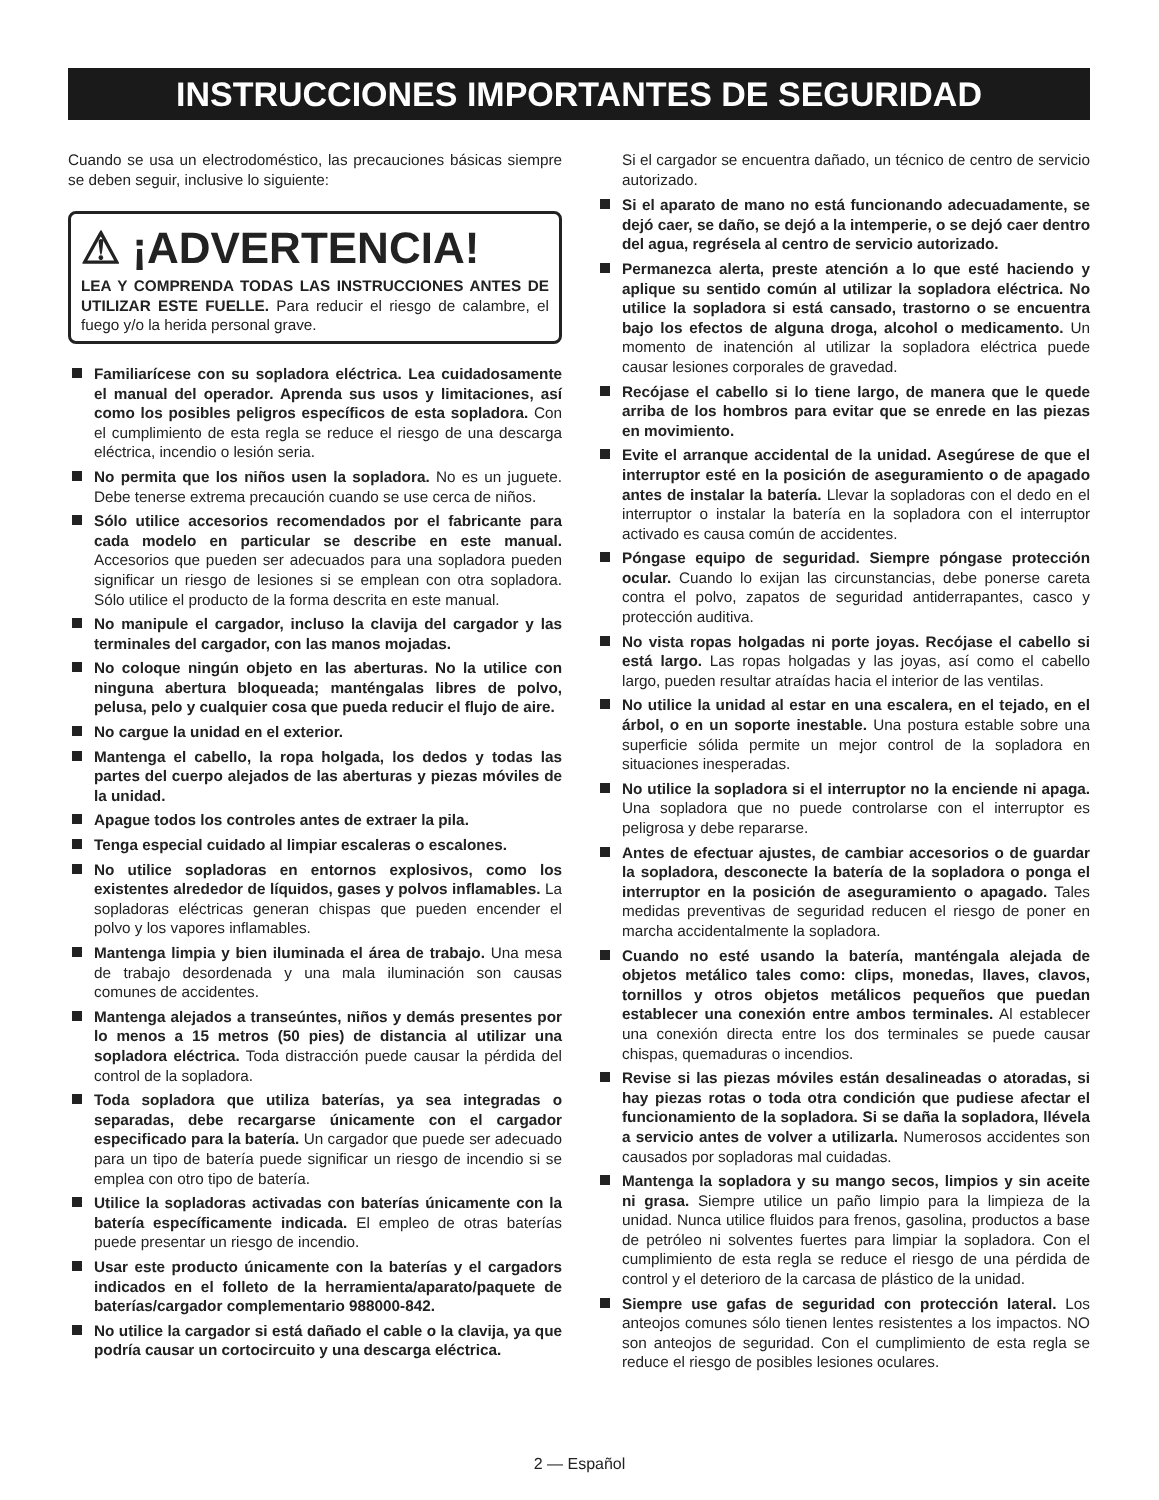INSTRUCCIONES IMPORTANTES DE SEGURIDAD
Cuando se usa un electrodoméstico, las precauciones básicas siempre se deben seguir, inclusive lo siguiente:
⚠ ¡ADVERTENCIA!
LEA Y COMPRENDA TODAS LAS INSTRUCCIONES ANTES DE UTILIZAR ESTE FUELLE. Para reducir el riesgo de calambre, el fuego y/o la herida personal grave.
Familiarícese con su sopladora eléctrica. Lea cuidadosamente el manual del operador. Aprenda sus usos y limitaciones, así como los posibles peligros específicos de esta sopladora. Con el cumplimiento de esta regla se reduce el riesgo de una descarga eléctrica, incendio o lesión seria.
No permita que los niños usen la sopladora. No es un juguete. Debe tenerse extrema precaución cuando se use cerca de niños.
Sólo utilice accesorios recomendados por el fabricante para cada modelo en particular se describe en este manual. Accesorios que pueden ser adecuados para una sopladora pueden significar un riesgo de lesiones si se emplean con otra sopladora. Sólo utilice el producto de la forma descrita en este manual.
No manipule el cargador, incluso la clavija del cargador y las terminales del cargador, con las manos mojadas.
No coloque ningún objeto en las aberturas. No la utilice con ninguna abertura bloqueada; manténgalas libres de polvo, pelusa, pelo y cualquier cosa que pueda reducir el flujo de aire.
No cargue la unidad en el exterior.
Mantenga el cabello, la ropa holgada, los dedos y todas las partes del cuerpo alejados de las aberturas y piezas móviles de la unidad.
Apague todos los controles antes de extraer la pila.
Tenga especial cuidado al limpiar escaleras o escalones.
No utilice sopladoras en entornos explosivos, como los existentes alrededor de líquidos, gases y polvos inflamables. La sopladoras eléctricas generan chispas que pueden encender el polvo y los vapores inflamables.
Mantenga limpia y bien iluminada el área de trabajo. Una mesa de trabajo desordenada y una mala iluminación son causas comunes de accidentes.
Mantenga alejados a transeúntes, niños y demás presentes por lo menos a 15 metros (50 pies) de distancia al utilizar una sopladora eléctrica. Toda distracción puede causar la pérdida del control de la sopladora.
Toda sopladora que utiliza baterías, ya sea integradas o separadas, debe recargarse únicamente con el cargador especificado para la batería. Un cargador que puede ser adecuado para un tipo de batería puede significar un riesgo de incendio si se emplea con otro tipo de batería.
Utilice la sopladoras activadas con baterías únicamente con la batería específicamente indicada. El empleo de otras baterías puede presentar un riesgo de incendio.
Usar este producto únicamente con la baterías y el cargadors indicados en el folleto de la herramienta/aparato/paquete de baterías/cargador complementario 988000-842.
No utilice la cargador si está dañado el cable o la clavija, ya que podría causar un cortocircuito y una descarga eléctrica.
Si el cargador se encuentra dañado, un técnico de centro de servicio autorizado.
Si el aparato de mano no está funcionando adecuadamente, se dejó caer, se daño, se dejó a la intemperie, o se dejó caer dentro del agua, regrésela al centro de servicio autorizado.
Permanezca alerta, preste atención a lo que esté haciendo y aplique su sentido común al utilizar la sopladora eléctrica. No utilice la sopladora si está cansado, trastorno o se encuentra bajo los efectos de alguna droga, alcohol o medicamento. Un momento de inatención al utilizar la sopladora eléctrica puede causar lesiones corporales de gravedad.
Recójase el cabello si lo tiene largo, de manera que le quede arriba de los hombros para evitar que se enrede en las piezas en movimiento.
Evite el arranque accidental de la unidad. Asegúrese de que el interruptor esté en la posición de aseguramiento o de apagado antes de instalar la batería. Llevar la sopladoras con el dedo en el interruptor o instalar la batería en la sopladora con el interruptor activado es causa común de accidentes.
Póngase equipo de seguridad. Siempre póngase protección ocular. Cuando lo exijan las circunstancias, debe ponerse careta contra el polvo, zapatos de seguridad antiderrapantes, casco y protección auditiva.
No vista ropas holgadas ni porte joyas. Recójase el cabello si está largo. Las ropas holgadas y las joyas, así como el cabello largo, pueden resultar atraídas hacia el interior de las ventilas.
No utilice la unidad al estar en una escalera, en el tejado, en el árbol, o en un soporte inestable. Una postura estable sobre una superficie sólida permite un mejor control de la sopladora en situaciones inesperadas.
No utilice la sopladora si el interruptor no la enciende ni apaga. Una sopladora que no puede controlarse con el interruptor es peligrosa y debe repararse.
Antes de efectuar ajustes, de cambiar accesorios o de guardar la sopladora, desconecte la batería de la sopladora o ponga el interruptor en la posición de aseguramiento o apagado. Tales medidas preventivas de seguridad reducen el riesgo de poner en marcha accidentalmente la sopladora.
Cuando no esté usando la batería, manténgala alejada de objetos metálico tales como: clips, monedas, llaves, clavos, tornillos y otros objetos metálicos pequeños que puedan establecer una conexión entre ambos terminales. Al establecer una conexión directa entre los dos terminales se puede causar chispas, quemaduras o incendios.
Revise si las piezas móviles están desalineadas o atoradas, si hay piezas rotas o toda otra condición que pudiese afectar el funcionamiento de la sopladora. Si se daña la sopladora, llévela a servicio antes de volver a utilizarla. Numerosos accidentes son causados por sopladoras mal cuidadas.
Mantenga la sopladora y su mango secos, limpios y sin aceite ni grasa. Siempre utilice un paño limpio para la limpieza de la unidad. Nunca utilice fluidos para frenos, gasolina, productos a base de petróleo ni solventes fuertes para limpiar la sopladora. Con el cumplimiento de esta regla se reduce el riesgo de una pérdida de control y el deterioro de la carcasa de plástico de la unidad.
Siempre use gafas de seguridad con protección lateral. Los anteojos comunes sólo tienen lentes resistentes a los impactos. NO son anteojos de seguridad. Con el cumplimiento de esta regla se reduce el riesgo de posibles lesiones oculares.
2 — Español